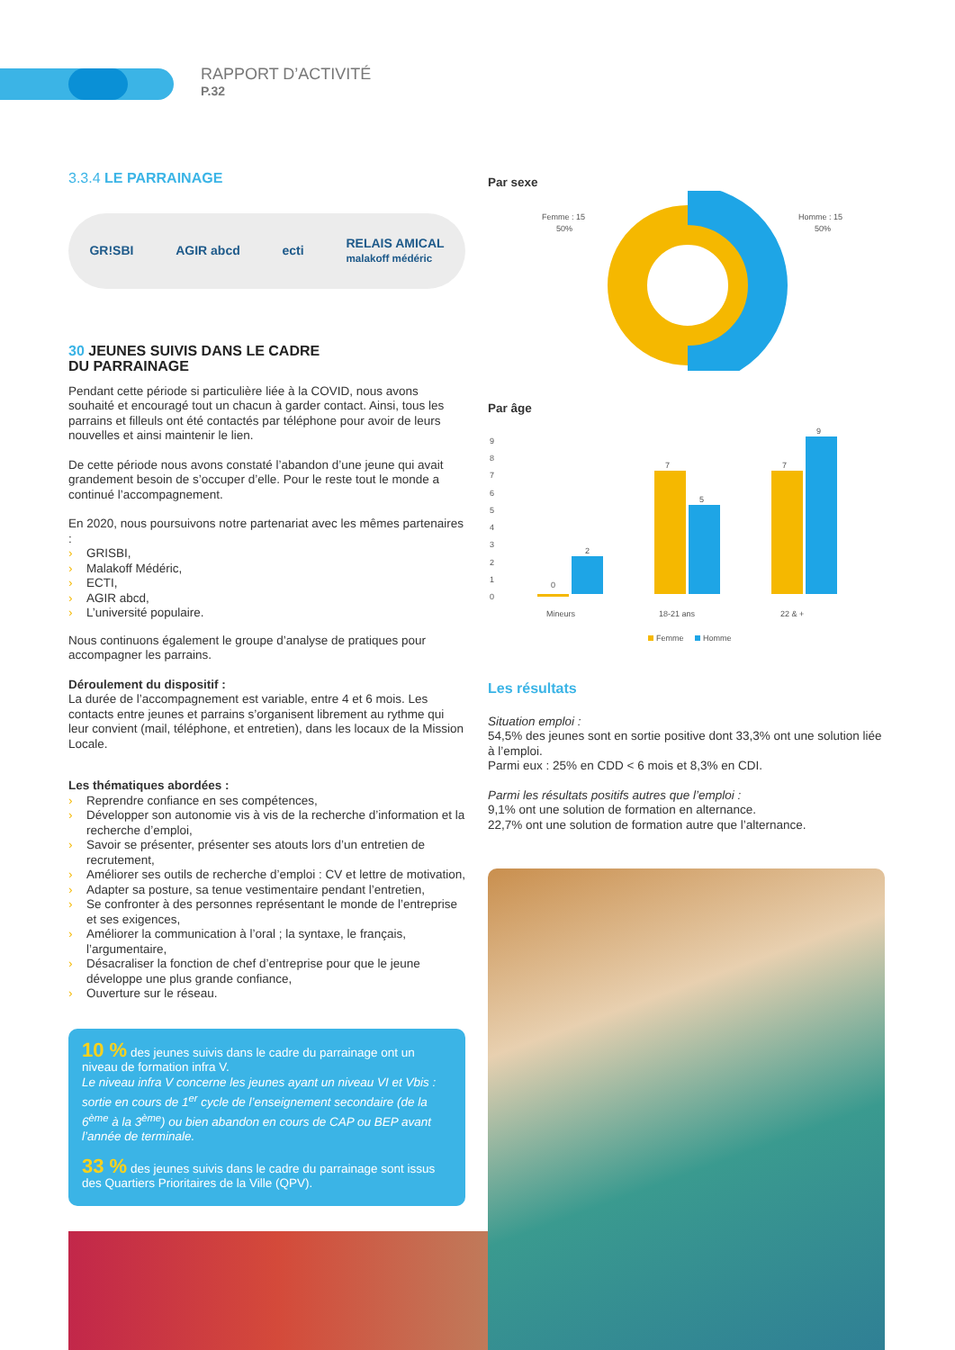RAPPORT D’ACTIVITÉ
P.32
3.3.4 LE PARRAINAGE
GR!SBI AGIR abcd ecti RELAIS AMICAL
malakoff médéric
30 JEUNES SUIVIS DANS LE CADRE
DU PARRAINAGE
Pendant cette période si particulière liée à la COVID, nous avons souhaité et encouragé tout un chacun à garder contact. Ainsi, tous les parrains et filleuls ont été contactés par téléphone pour avoir de leurs nouvelles et ainsi maintenir le lien.
De cette période nous avons constaté l’abandon d’une jeune qui avait grandement besoin de s’occuper d’elle. Pour le reste tout le monde a continué l’accompagnement.
En 2020, nous poursuivons notre partenariat avec les mêmes partenaires :
› GRISBI,
› Malakoff Médéric,
› ECTI,
› AGIR abcd,
› L’université populaire.
Nous continuons également le groupe d’analyse de pratiques pour accompagner les parrains.
Déroulement du dispositif :
La durée de l’accompagnement est variable, entre 4 et 6 mois. Les contacts entre jeunes et parrains s’organisent librement au rythme qui leur convient (mail, téléphone, et entretien), dans les locaux de la Mission Locale.
Les thématiques abordées :
› Reprendre confiance en ses compétences,
› Développer son autonomie vis à vis de la recherche d’information et la recherche d’emploi,
› Savoir se présenter, présenter ses atouts lors d’un entretien de recrutement,
› Améliorer ses outils de recherche d’emploi : CV et lettre de motivation,
› Adapter sa posture, sa tenue vestimentaire pendant l’entretien,
› Se confronter à des personnes représentant le monde de l’entreprise et ses exigences,
› Améliorer la communication à l’oral ; la syntaxe, le français, l’argumentaire,
› Désacraliser la fonction de chef d’entreprise pour que le jeune développe une plus grande confiance,
› Ouverture sur le réseau.
10 % des jeunes suivis dans le cadre du parrainage ont un niveau de formation infra V.
Le niveau infra V concerne les jeunes ayant un niveau VI et Vbis : sortie en cours de 1<sup>er</sup> cycle de l’enseignement secondaire (de la 6<sup>ème</sup> à la 3<sup>ème</sup>) ou bien abandon en cours de CAP ou BEP avant l’année de terminale.
33 % des jeunes suivis dans le cadre du parrainage sont issus des Quartiers Prioritaires de la Ville (QPV).
Par sexe
Femme : 15
50%
Homme : 15
50%
Par âge
0
1
2
3
4
5
6
7
8
9
0
2
7
5
7
9
Mineurs
18-21 ans
22 & +
Femme
Homme
Les résultats
Situation emploi :
54,5% des jeunes sont en sortie positive dont 33,3% ont une solution liée à l’emploi.
Parmi eux : 25% en CDD < 6 mois et 8,3% en CDI.
Parmi les résultats positifs autres que l’emploi :
9,1% ont une solution de formation en alternance.
22,7% ont une solution de formation autre que l’alternance.